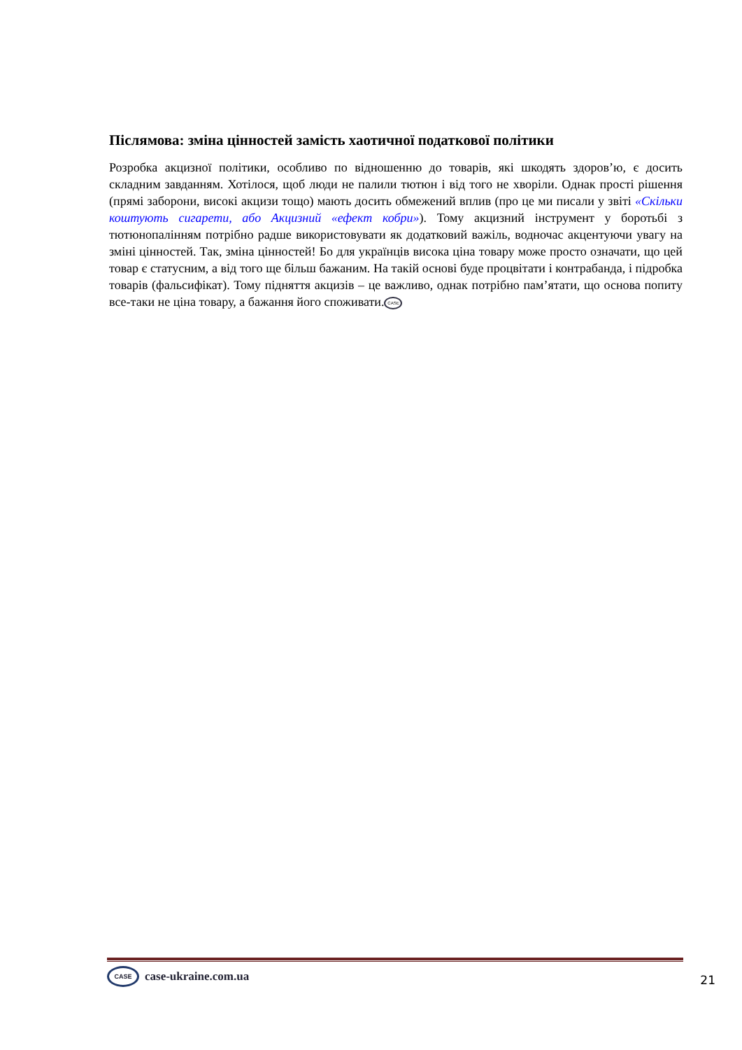Післямова: зміна цінностей замість хаотичної податкової політики
Розробка акцизної політики, особливо по відношенню до товарів, які шкодять здоров’ю, є досить складним завданням. Хотілося, щоб люди не палили тютюн і від того не хворіли. Однак прості рішення (прямі заборони, високі акцизи тощо) мають досить обмежений вплив (про це ми писали у звіті «Скільки коштують сигарети, або Акцизний «ефект кобри»). Тому акцизний інструмент у боротьбі з тютюнопалінням потрібно радше використовувати як додатковий важіль, водночас акцентуючи увагу на зміні цінностей. Так, зміна цінностей! Бо для українців висока ціна товару може просто означати, що цей товар є статусним, а від того ще більш бажаним. На такій основі буде процвітати і контрабанда, і підробка товарів (фальсифікат). Тому підняття акцизів – це важливо, однак потрібно пам’ятати, що основа попиту все-таки не ціна товару, а бажання його споживати. CASE
CASE case-ukraine.com.ua
21